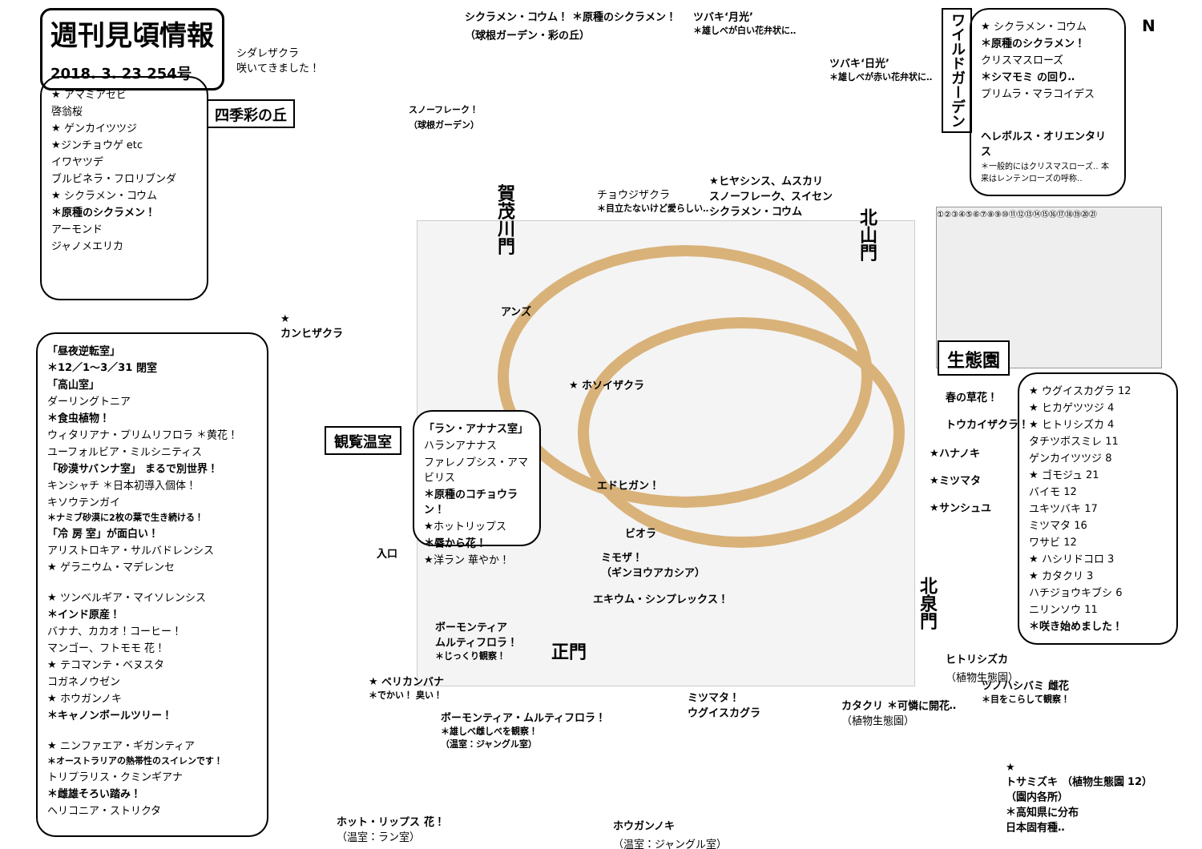週刊見頃情報
2018. 3. 23 254号
シダレザクラ
咲いてきました！
★ アマミアセビ
啓翁桜
★ ゲンカイツツジ
★ジンチョウゲ etc
イワヤツデ
ブルビネラ・フロリブンダ
★ シクラメン・コウム
＊原種のシクラメン！
アーモンド
ジャノメエリカ
四季彩の丘
スノーフレーク！
（球根ガーデン）
シクラメン・コウム！ ＊原種のシクラメン！
（球根ガーデン・彩の丘）
ツバキ‘月光’
＊雄しべが白い花弁状に‥
ツバキ‘日光’
＊雄しべが赤い花弁状に‥
ワイルドガーデン
★ シクラメン・コウム
＊原種のシクラメン！
クリスマスローズ
＊シマモミ の回り‥
プリムラ・マラコイデス
ヘレボルス・オリエンタリス
＊一般的にはクリスマスローズ‥ 本来はレンテンローズの呼称‥
N
賀茂川門
チョウジザクラ
＊目立たないけど愛らしい‥
★ヒヤシンス、ムスカリ
スノーフレーク、スイセン
シクラメン・コウム
北山門
①②③④⑤⑥⑦⑧⑨⑩⑪⑫⑬⑭⑮⑯⑰⑱⑲⑳㉑
生態園
★
カンヒザクラ
アンズ
★ ホソイザクラ
「昼夜逆転室」
＊12／1～3／31 閉室
「高山室」
ダーリングトニア
＊食虫植物！
ウィタリアナ・プリムリフロラ ＊黄花！
ユーフォルビア・ミルシニティス
「砂漠サバンナ室」 まるで別世界！
キンシャチ ＊日本初導入個体！
キソウテンガイ
＊ナミブ砂漠に2枚の葉で生き続ける！
「冷 房 室」が面白い！
アリストロキア・サルバドレンシス
★ ゲラニウム・マデレンセ
★ ツンベルギア・マイソレンシス
＊インド原産！
バナナ、カカオ！コーヒー！
マンゴー、フトモモ 花！
★ テコマンテ・ベヌスタ
コガネノウゼン
★ ホウガンノキ
＊キャノンボールツリー！
★ ニンファエア・ギガンティア
＊オーストラリアの熱帯性のスイレンです！
トリプラリス・クミンギアナ
＊雌雄そろい踏み！
ヘリコニア・ストリクタ
観覧温室
「ラン・アナナス室」
ハランアナナス
ファレノプシス・アマビリス
＊原種のコチョウラン！
★ホットリップス
＊唇から花！
★洋ラン 華やか！
入口
ビオラ
ミモザ！
（ギンヨウアカシア）
エドヒガン！
エキウム・シンプレックス！
ボーモンティア
ムルティフロラ！
＊じっくり観察！
正門
北泉門
春の草花！
トウカイザクラ！
★ハナノキ
★ミツマタ
★サンシュユ
★ ウグイスカグラ 12
★ ヒカゲツツジ 4
★ ヒトリシズカ 4
タチツボスミレ 11
ゲンカイツツジ 8
★ ゴモジュ 21
バイモ 12
ユキツバキ 17
ミツマタ 16
ワサビ 12
★ ハシリドコロ 3
★ カタクリ 3
ハチジョウキブシ 6
ニリンソウ 11
＊咲き始めました！
★ ペリカンバナ
＊でかい！ 臭い！
ミツマタ！
ウグイスカグラ
カタクリ ＊可憐に開花‥
（植物生態園）
ヒトリシズカ
（植物生態園）
ツノハシバミ 雌花
＊目をこらして観察！
ボーモンティア・ムルティフロラ！
＊雄しべ雌しべを観察！
（温室：ジャングル室）
ホット・リップス 花！
（温室：ラン室）
ホウガンノキ
（温室：ジャングル室）
★
トサミズキ （植物生態園 12）
（園内各所）
＊高知県に分布
日本固有種‥